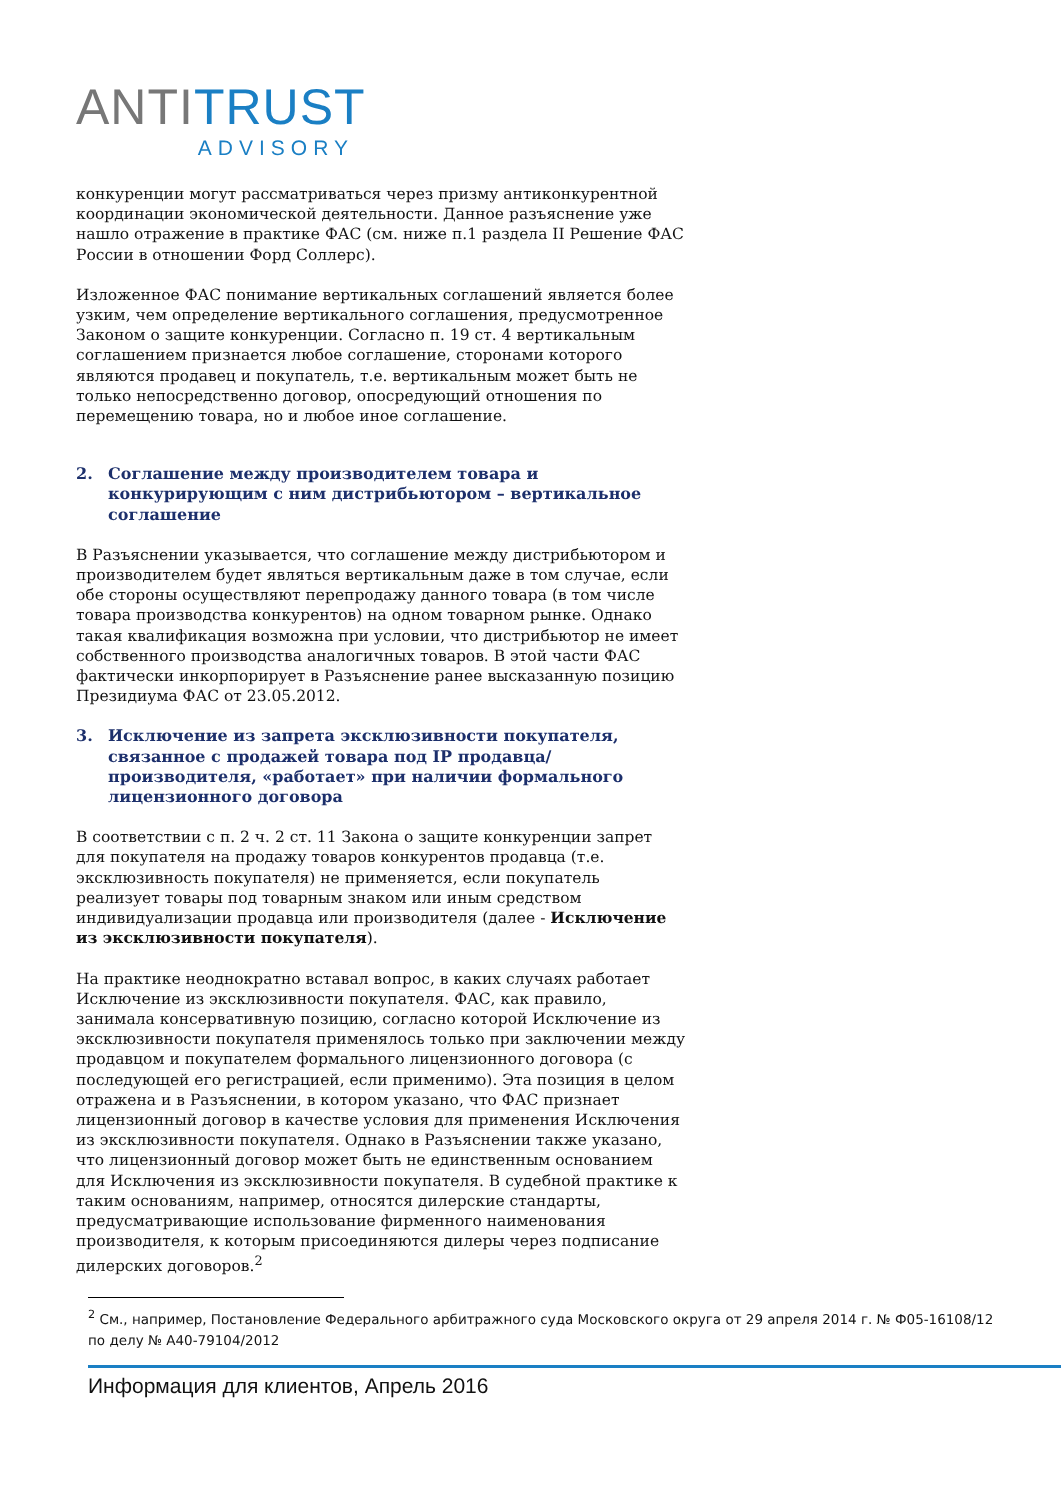ANTITRUST
ADVISORY
конкуренции могут рассматриваться через призму антиконкурентной координации экономической деятельности. Данное разъяснение уже нашло отражение в практике ФАС (см. ниже п.1 раздела II Решение ФАС России в отношении Форд Соллерс).
Изложенное ФАС понимание вертикальных соглашений является более узким, чем определение вертикального соглашения, предусмотренное Законом о защите конкуренции. Согласно п. 19 ст. 4 вертикальным соглашением признается любое соглашение, сторонами которого являются продавец и покупатель, т.е. вертикальным может быть не только непосредственно договор, опосредующий отношения по перемещению товара, но и любое иное соглашение.
2. Соглашение между производителем товара и конкурирующим с ним дистрибьютором – вертикальное соглашение
В Разъяснении указывается, что соглашение между дистрибьютором и производителем будет являться вертикальным даже в том случае, если обе стороны осуществляют перепродажу данного товара (в том числе товара производства конкурентов) на одном товарном рынке. Однако такая квалификация возможна при условии, что дистрибьютор не имеет собственного производства аналогичных товаров. В этой части ФАС фактически инкорпорирует в Разъяснение ранее высказанную позицию Президиума ФАС от 23.05.2012.
3. Исключение из запрета эксклюзивности покупателя, связанное с продажей товара под IP продавца/производителя, «работает» при наличии формального лицензионного договора
В соответствии с п. 2 ч. 2 ст. 11 Закона о защите конкуренции запрет для покупателя на продажу товаров конкурентов продавца (т.е. эксклюзивность покупателя) не применяется, если покупатель реализует товары под товарным знаком или иным средством индивидуализации продавца или производителя (далее - Исключение из эксклюзивности покупателя).
На практике неоднократно вставал вопрос, в каких случаях работает Исключение из эксклюзивности покупателя. ФАС, как правило, занимала консервативную позицию, согласно которой Исключение из эксклюзивности покупателя применялось только при заключении между продавцом и покупателем формального лицензионного договора (с последующей его регистрацией, если применимо). Эта позиция в целом отражена и в Разъяснении, в котором указано, что ФАС признает лицензионный договор в качестве условия для применения Исключения из эксклюзивности покупателя. Однако в Разъяснении также указано, что лицензионный договор может быть не единственным основанием для Исключения из эксклюзивности покупателя. В судебной практике к таким основаниям, например, относятся дилерские стандарты, предусматривающие использование фирменного наименования производителя, к которым присоединяются дилеры через подписание дилерских договоров.<sup>2</sup>
<sup>2</sup> См., например, Постановление Федерального арбитражного суда Московского округа от 29 апреля 2014 г. № Ф05-16108/12 по делу № А40-79104/2012
Информация для клиентов, Апрель 2016